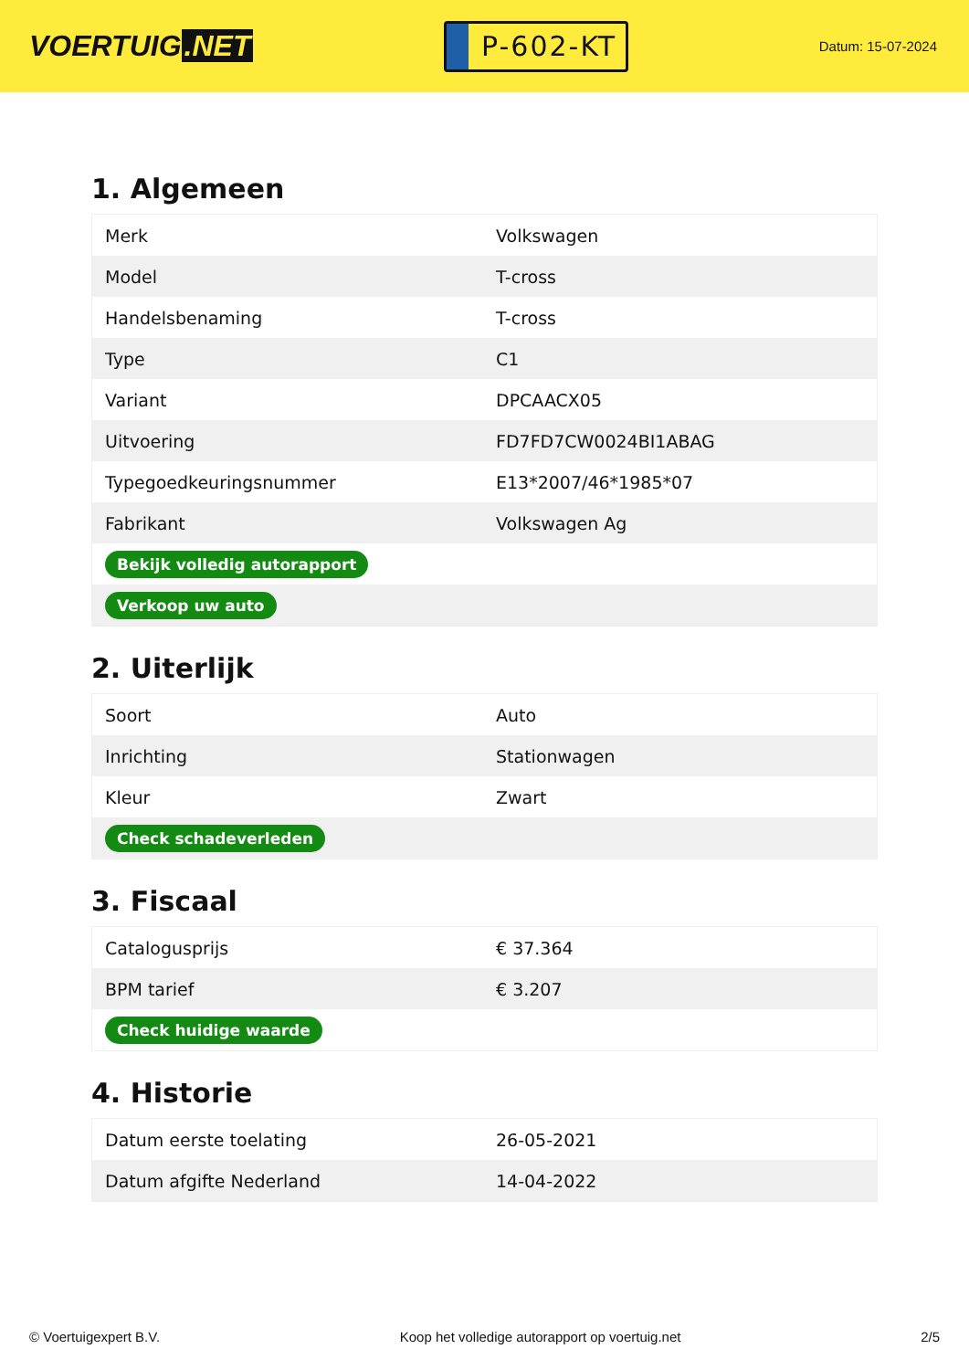VOERTUIG.NET
P-602-KT
Datum: 15-07-2024
1. Algemeen
| Merk | Volkswagen |
| Model | T-cross |
| Handelsbenaming | T-cross |
| Type | C1 |
| Variant | DPCAACX05 |
| Uitvoering | FD7FD7CW0024BI1ABAG |
| Typegoedkeuringsnummer | E13*2007/46*1985*07 |
| Fabrikant | Volkswagen Ag |
| Bekijk volledig autorapport | |
| Verkoop uw auto | |
2. Uiterlijk
| Soort | Auto |
| Inrichting | Stationwagen |
| Kleur | Zwart |
| Check schadeverleden | |
3. Fiscaal
| Catalogusprijs | € 37.364 |
| BPM tarief | € 3.207 |
| Check huidige waarde | |
4. Historie
| Datum eerste toelating | 26-05-2021 |
| Datum afgifte Nederland | 14-04-2022 |
© Voertuigexpert B.V. Koop het volledige autorapport op voertuig.net 2/5